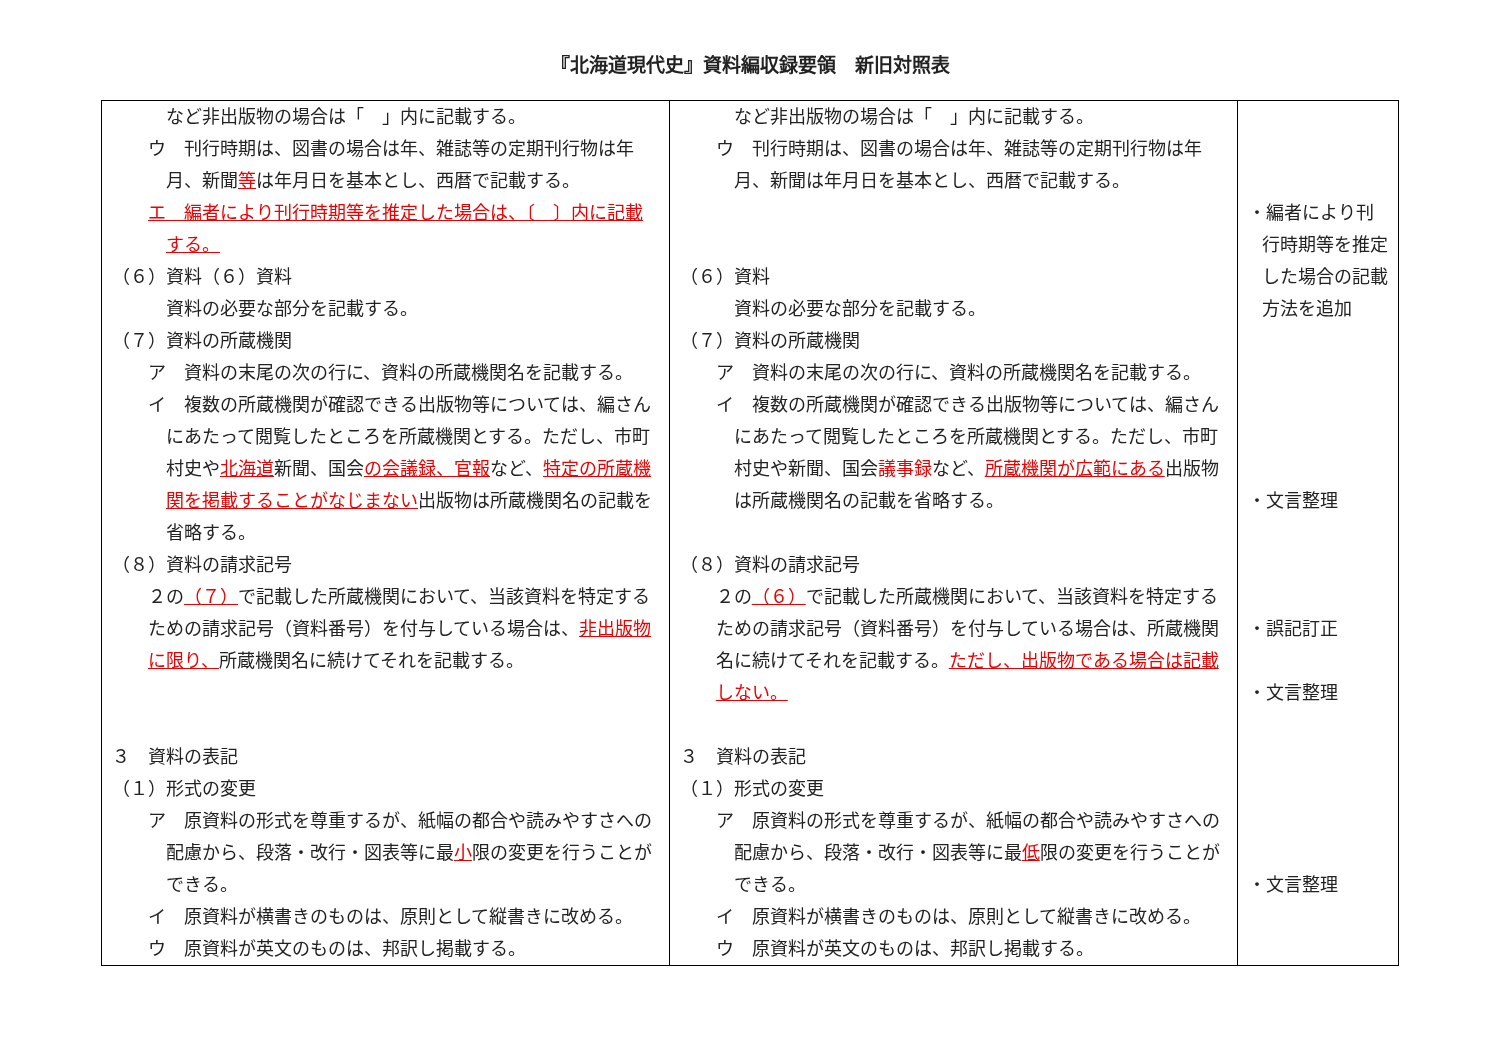『北海道現代史』資料編収録要領　新旧対照表
| など非出版物の場合は「 」内に記載する。 ウ 刊行時期は、図書の場合は年、雑誌等の定期刊行物は年月、新聞 等 は年月日を基本とし、西暦で記載する。 エ 編者により刊行時期等を推定した場合は、〔 〕内に記載する。 （６）資料（６）資料 資料の必要な部分を記載する。 （７）資料の所蔵機関 ア 資料の末尾の次の行に、資料の所蔵機関名を記載する。 イ 複数の所蔵機関が確認できる出版物等については、編さんにあたって閲覧したところを所蔵機関とする。ただし、市町村史や 北海道 新聞、国会 の会議録、官報 など、 特定の所蔵機関を掲載することがなじまない 出版物は所蔵機関名の記載を省略する。 （８）資料の請求記号 ２の （７） で記載した所蔵機関において、当該資料を特定するための請求記号（資料番号）を付与している場合は、 非出版物に限り、 所蔵機関名に続けてそれを記載する。 ３ 資料の表記 （１）形式の変更 ア 原資料の形式を尊重するが、紙幅の都合や読みやすさへの配慮から、段落・改行・図表等に最 小 限の変更を行うことができる。 イ 原資料が横書きのものは、原則として縦書きに改める。 ウ 原資料が英文のものは、邦訳し掲載する。 | など非出版物の場合は「 」内に記載する。 ウ 刊行時期は、図書の場合は年、雑誌等の定期刊行物は年月、新聞は年月日を基本とし、西暦で記載する。 （６）資料 資料の必要な部分を記載する。 （７）資料の所蔵機関 ア 資料の末尾の次の行に、資料の所蔵機関名を記載する。 イ 複数の所蔵機関が確認できる出版物等については、編さんにあたって閲覧したところを所蔵機関とする。ただし、市町村史や新聞、国会 議事録 など、 所蔵機関が広範にある 出版物は所蔵機関名の記載を省略する。 （８）資料の請求記号 ２の （６） で記載した所蔵機関において、当該資料を特定するための請求記号（資料番号）を付与している場合は、所蔵機関名に続けてそれを記載する。 ただし、出版物である場合は記載しない。 ３ 資料の表記 （１）形式の変更 ア 原資料の形式を尊重するが、紙幅の都合や読みやすさへの配慮から、段落・改行・図表等に最 低 限の変更を行うことができる。 イ 原資料が横書きのものは、原則として縦書きに改める。 ウ 原資料が英文のものは、邦訳し掲載する。 | ・編者により刊行時期等を推定した場合の記載方法を追加 ・文言整理 ・誤記訂正 ・文言整理 ・文言整理 |